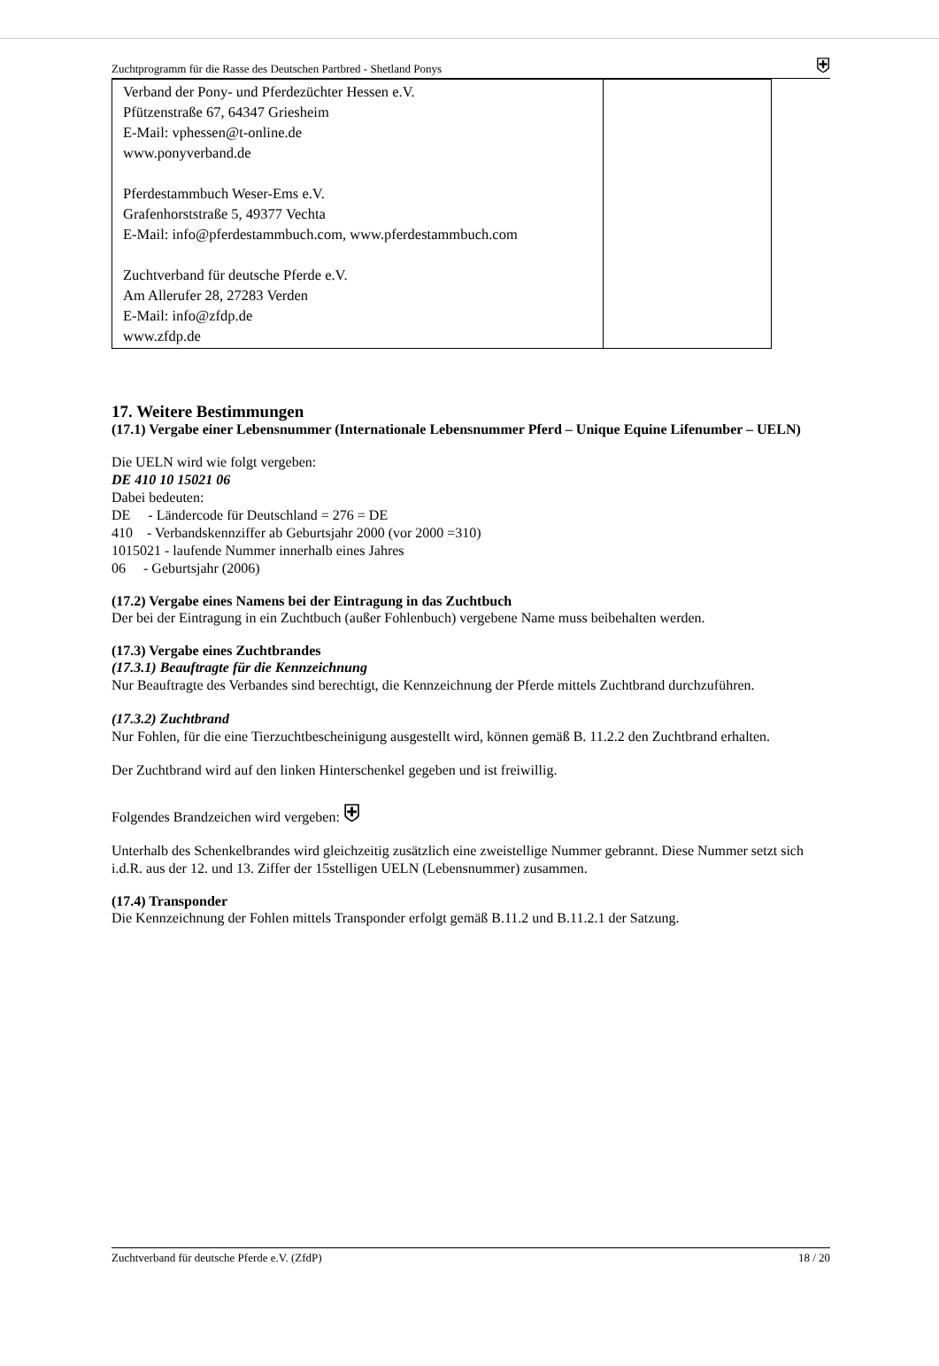Zuchtprogramm für die Rasse des Deutschen Partbred - Shetland Ponys ⛨
| Verband der Pony- und Pferdezüchter Hessen e.V. Pfützenstraße 67, 64347 Griesheim E-Mail: vphessen@t-online.de www.ponyverband.de Pferdestammbuch Weser-Ems e.V. Grafenhorststraße 5, 49377 Vechta E-Mail: info@pferdestammbuch.com, www.pferdestammbuch.com Zuchtverband für deutsche Pferde e.V. Am Allerufer 28, 27283 Verden E-Mail: info@zfdp.de www.zfdp.de | |
17. Weitere Bestimmungen
(17.1) Vergabe einer Lebensnummer (Internationale Lebensnummer Pferd – Unique Equine Lifenumber – UELN)
Die UELN wird wie folgt vergeben:
DE 410 10 15021 06
Dabei bedeuten:
DE - Ländercode für Deutschland = 276 = DE
410 - Verbandskennziffer ab Geburtsjahr 2000 (vor 2000 =310)
1015021 - laufende Nummer innerhalb eines Jahres
06 - Geburtsjahr (2006)
(17.2) Vergabe eines Namens bei der Eintragung in das Zuchtbuch
Der bei der Eintragung in ein Zuchtbuch (außer Fohlenbuch) vergebene Name muss beibehalten werden.
(17.3) Vergabe eines Zuchtbrandes
(17.3.1) Beauftragte für die Kennzeichnung
Nur Beauftragte des Verbandes sind berechtigt, die Kennzeichnung der Pferde mittels Zuchtbrand durchzuführen.
(17.3.2) Zuchtbrand
Nur Fohlen, für die eine Tierzuchtbescheinigung ausgestellt wird, können gemäß B. 11.2.2 den Zuchtbrand erhalten.
Der Zuchtbrand wird auf den linken Hinterschenkel gegeben und ist freiwillig.
Folgendes Brandzeichen wird vergeben: ⛨
Unterhalb des Schenkelbrandes wird gleichzeitig zusätzlich eine zweistellige Nummer gebrannt. Diese Nummer setzt sich i.d.R. aus der 12. und 13. Ziffer der 15stelligen UELN (Lebensnummer) zusammen.
(17.4) Transponder
Die Kennzeichnung der Fohlen mittels Transponder erfolgt gemäß B.11.2 und B.11.2.1 der Satzung.
Zuchtverband für deutsche Pferde e.V. (ZfdP) 18 / 20